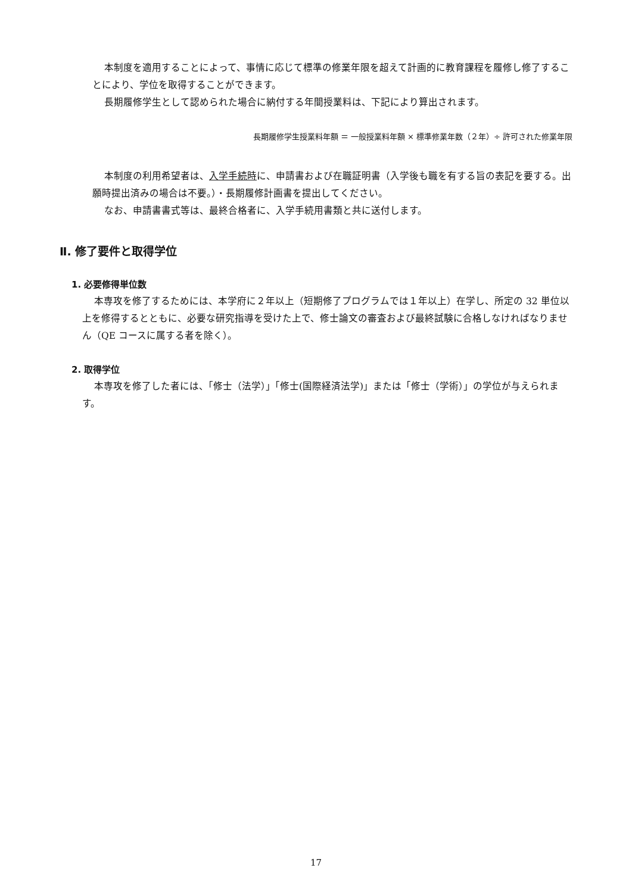本制度を適用することによって、事情に応じて標準の修業年限を超えて計画的に教育課程を履修し修了することにより、学位を取得することができます。
長期履修学生として認められた場合に納付する年間授業料は、下記により算出されます。
長期履修学生授業料年額 ＝ 一般授業料年額 × 標準修業年数（２年）÷ 許可された修業年限
本制度の利用希望者は、入学手続時に、申請書および在職証明書（入学後も職を有する旨の表記を要する。出願時提出済みの場合は不要。）・長期履修計画書を提出してください。
なお、申請書書式等は、最終合格者に、入学手続用書類と共に送付します。
Ⅱ. 修了要件と取得学位
1. 必要修得単位数
本専攻を修了するためには、本学府に２年以上（短期修了プログラムでは１年以上）在学し、所定の 32 単位以上を修得するとともに、必要な研究指導を受けた上で、修士論文の審査および最終試験に合格しなければなりません（QE コースに属する者を除く）。
2. 取得学位
本専攻を修了した者には、「修士（法学）」「修士(国際経済法学)」または「修士（学術）」の学位が与えられます。
17